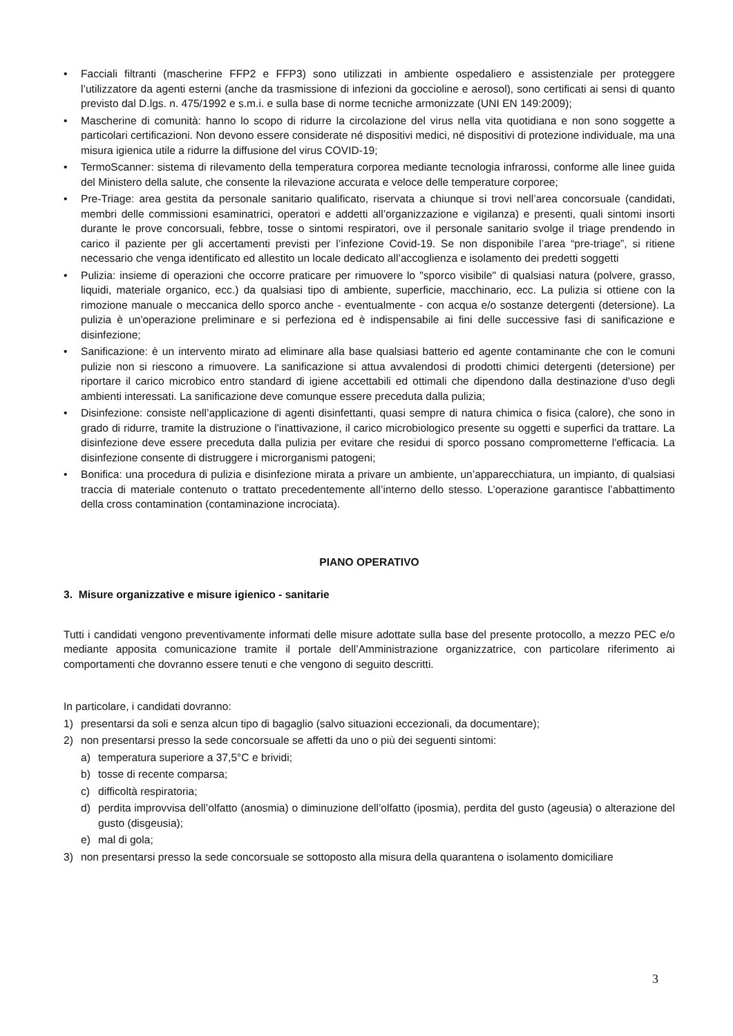• Facciali filtranti (mascherine FFP2 e FFP3) sono utilizzati in ambiente ospedaliero e assistenziale per proteggere l’utilizzatore da agenti esterni (anche da trasmissione di infezioni da goccioline e aerosol), sono certificati ai sensi di quanto previsto dal D.lgs. n. 475/1992 e s.m.i. e sulla base di norme tecniche armonizzate (UNI EN 149:2009);
• Mascherine di comunità: hanno lo scopo di ridurre la circolazione del virus nella vita quotidiana e non sono soggette a particolari certificazioni. Non devono essere considerate né dispositivi medici, né dispositivi di protezione individuale, ma una misura igienica utile a ridurre la diffusione del virus COVID-19;
• TermoScanner: sistema di rilevamento della temperatura corporea mediante tecnologia infrarossi, conforme alle linee guida del Ministero della salute, che consente la rilevazione accurata e veloce delle temperature corporee;
• Pre-Triage: area gestita da personale sanitario qualificato, riservata a chiunque si trovi nell’area concorsuale (candidati, membri delle commissioni esaminatrici, operatori e addetti all’organizzazione e vigilanza) e presenti, quali sintomi insorti durante le prove concorsuali, febbre, tosse o sintomi respiratori, ove il personale sanitario svolge il triage prendendo in carico il paziente per gli accertamenti previsti per l’infezione Covid-19. Se non disponibile l’area “pre-triage”, si ritiene necessario che venga identificato ed allestito un locale dedicato all’accoglienza e isolamento dei predetti soggetti
• Pulizia: insieme di operazioni che occorre praticare per rimuovere lo "sporco visibile" di qualsiasi natura (polvere, grasso, liquidi, materiale organico, ecc.) da qualsiasi tipo di ambiente, superficie, macchinario, ecc. La pulizia si ottiene con la rimozione manuale o meccanica dello sporco anche - eventualmente - con acqua e/o sostanze detergenti (detersione). La pulizia è un'operazione preliminare e si perfeziona ed è indispensabile ai fini delle successive fasi di sanificazione e disinfezione;
• Sanificazione: è un intervento mirato ad eliminare alla base qualsiasi batterio ed agente contaminante che con le comuni pulizie non si riescono a rimuovere. La sanificazione si attua avvalendosi di prodotti chimici detergenti (detersione) per riportare il carico microbico entro standard di igiene accettabili ed ottimali che dipendono dalla destinazione d'uso degli ambienti interessati. La sanificazione deve comunque essere preceduta dalla pulizia;
• Disinfezione: consiste nell’applicazione di agenti disinfettanti, quasi sempre di natura chimica o fisica (calore), che sono in grado di ridurre, tramite la distruzione o l'inattivazione, il carico microbiologico presente su oggetti e superfici da trattare. La disinfezione deve essere preceduta dalla pulizia per evitare che residui di sporco possano comprometterne l'efficacia. La disinfezione consente di distruggere i microrganismi patogeni;
• Bonifica: una procedura di pulizia e disinfezione mirata a privare un ambiente, un’apparecchiatura, un impianto, di qualsiasi traccia di materiale contenuto o trattato precedentemente all’interno dello stesso. L’operazione garantisce l’abbattimento della cross contamination (contaminazione incrociata).
PIANO OPERATIVO
3. Misure organizzative e misure igienico - sanitarie
Tutti i candidati vengono preventivamente informati delle misure adottate sulla base del presente protocollo, a mezzo PEC e/o mediante apposita comunicazione tramite il portale dell’Amministrazione organizzatrice, con particolare riferimento ai comportamenti che dovranno essere tenuti e che vengono di seguito descritti.
In particolare, i candidati dovranno:
1) presentarsi da soli e senza alcun tipo di bagaglio (salvo situazioni eccezionali, da documentare);
2) non presentarsi presso la sede concorsuale se affetti da uno o più dei seguenti sintomi:
a) temperatura superiore a 37,5°C e brividi;
b) tosse di recente comparsa;
c) difficoltà respiratoria;
d) perdita improvvisa dell’olfatto (anosmia) o diminuzione dell’olfatto (iposmia), perdita del gusto (ageusia) o alterazione del gusto (disgeusia);
e) mal di gola;
3) non presentarsi presso la sede concorsuale se sottoposto alla misura della quarantena o isolamento domiciliare
3